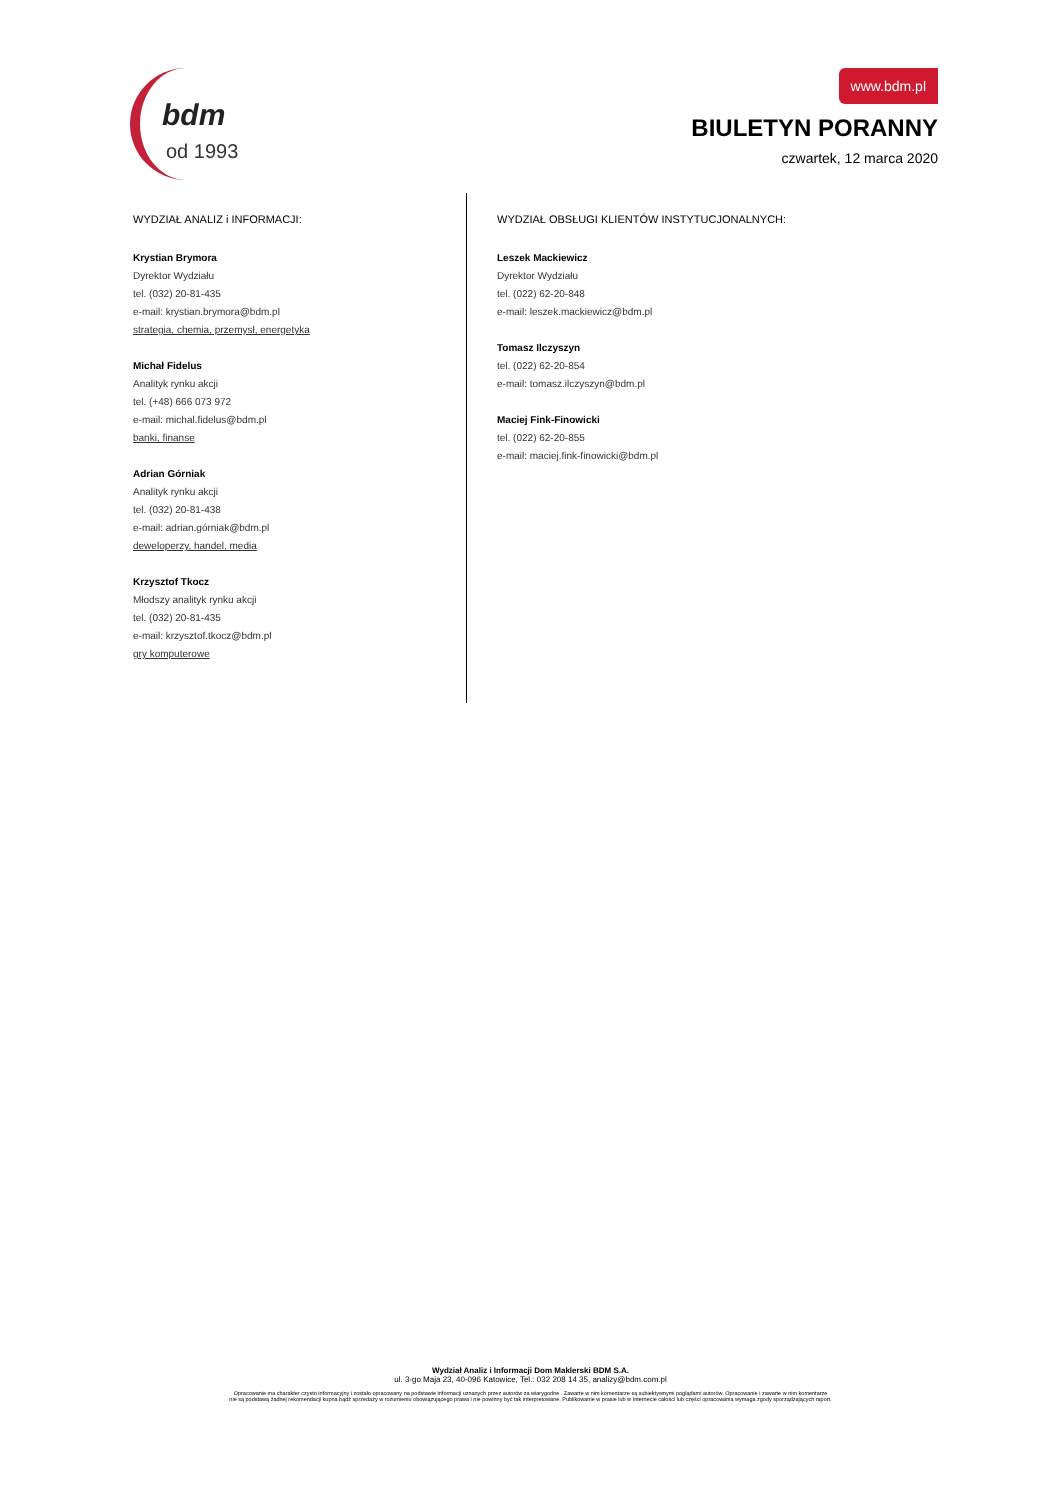bdm
od 1993
www.bdm.pl
BIULETYN PORANNY
czwartek, 12 marca 2020
WYDZIAŁ ANALIZ i INFORMACJI:
Krystian Brymora
Dyrektor Wydziału
tel. (032) 20-81-435
e-mail: krystian.brymora@bdm.pl
strategia, chemia, przemysł, energetyka
Michał Fidelus
Analityk rynku akcji
tel. (+48) 666 073 972
e-mail: michal.fidelus@bdm.pl
banki, finanse
Adrian Górniak
Analityk rynku akcji
tel. (032) 20-81-438
e-mail: adrian.górniak@bdm.pl
deweloperzy, handel, media
Krzysztof Tkocz
Młodszy analityk rynku akcji
tel. (032) 20-81-435
e-mail: krzysztof.tkocz@bdm.pl
gry komputerowe
WYDZIAŁ OBSŁUGI KLIENTÓW INSTYTUCJONALNYCH:
Leszek Mackiewicz
Dyrektor Wydziału
tel. (022) 62-20-848
e-mail: leszek.mackiewicz@bdm.pl
Tomasz Ilczyszyn
tel. (022) 62-20-854
e-mail: tomasz.ilczyszyn@bdm.pl
Maciej Fink-Finowicki
tel. (022) 62-20-855
e-mail: maciej.fink-finowicki@bdm.pl
Wydział Analiz i Informacji Dom Maklerski BDM S.A.
ul. 3-go Maja 23, 40-096 Katowice, Tel.: 032 208 14 35, analizy@bdm.com.pl
Opracowanie ma charakter czysto informacyjny i zostało opracowany na podstawie informacji uznanych przez autorów za wiarygodne . Zawarte w nim komentarze są subiektywnymi poglądami autorów. Opracowanie i zawarte w nim komentarze
nie są podstawą żadnej rekomendacji kupna bądź sprzedaży w rozumieniu obowiązującego prawa i nie powinny być tak interpretowane. Publikowanie w prasie lub w Internecie całości lub części opracowania wymaga zgody sporządzających raport.